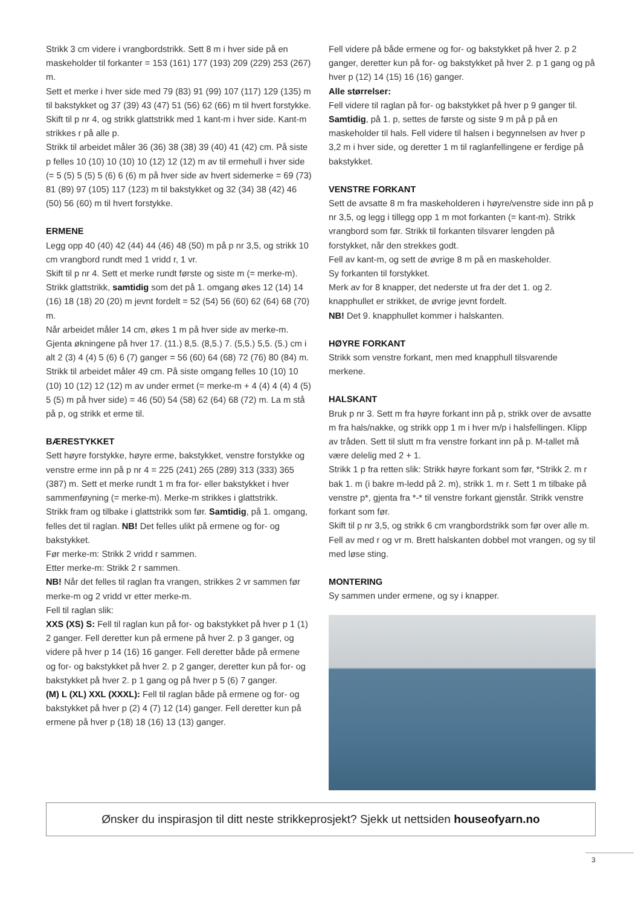Strikk 3 cm videre i vrangbordstrikk. Sett 8 m i hver side på en maskeholder til forkanter = 153 (161) 177 (193) 209 (229) 253 (267) m.
Sett et merke i hver side med 79 (83) 91 (99) 107 (117) 129 (135) m til bakstykket og 37 (39) 43 (47) 51 (56) 62 (66) m til hvert forstykke.
Skift til p nr 4, og strikk glattstrikk med 1 kant-m i hver side. Kant-m strikkes r på alle p.
Strikk til arbeidet måler 36 (36) 38 (38) 39 (40) 41 (42) cm. På siste p felles 10 (10) 10 (10) 10 (12) 12 (12) m av til ermehull i hver side (= 5 (5) 5 (5) 5 (6) 6 (6) m på hver side av hvert sidemerke = 69 (73) 81 (89) 97 (105) 117 (123) m til bakstykket og 32 (34) 38 (42) 46 (50) 56 (60) m til hvert forstykke.
ERMENE
Legg opp 40 (40) 42 (44) 44 (46) 48 (50) m på p nr 3,5, og strikk 10 cm vrangbord rundt med 1 vridd r, 1 vr.
Skift til p nr 4. Sett et merke rundt første og siste m (= merke-m).
Strikk glattstrikk, samtidig som det på 1. omgang økes 12 (14) 14 (16) 18 (18) 20 (20) m jevnt fordelt = 52 (54) 56 (60) 62 (64) 68 (70) m.
Når arbeidet måler 14 cm, økes 1 m på hver side av merke-m. Gjenta økningene på hver 17. (11.) 8,5. (8,5.) 7. (5,5.) 5,5. (5.) cm i alt 2 (3) 4 (4) 5 (6) 6 (7) ganger = 56 (60) 64 (68) 72 (76) 80 (84) m.
Strikk til arbeidet måler 49 cm. På siste omgang felles 10 (10) 10 (10) 10 (12) 12 (12) m av under ermet (= merke-m + 4 (4) 4 (4) 4 (5) 5 (5) m på hver side) = 46 (50) 54 (58) 62 (64) 68 (72) m. La m stå på p, og strikk et erme til.
BÆRESTYKKET
Sett høyre forstykke, høyre erme, bakstykket, venstre forstykke og venstre erme inn på p nr 4 = 225 (241) 265 (289) 313 (333) 365 (387) m. Sett et merke rundt 1 m fra for- eller bakstykket i hver sammenføyning (= merke-m). Merke-m strikkes i glattstrikk.
Strikk fram og tilbake i glattstrikk som før. Samtidig, på 1. omgang, felles det til raglan. NB! Det felles ulikt på ermene og for- og bakstykket.
Før merke-m: Strikk 2 vridd r sammen.
Etter merke-m: Strikk 2 r sammen.
NB! Når det felles til raglan fra vrangen, strikkes 2 vr sammen før merke-m og 2 vridd vr etter merke-m.
Fell til raglan slik:
XXS (XS) S: Fell til raglan kun på for- og bakstykket på hver p 1 (1) 2 ganger. Fell deretter kun på ermene på hver 2. p 3 ganger, og videre på hver p 14 (16) 16 ganger. Fell deretter både på ermene og for- og bakstykket på hver 2. p 2 ganger, deretter kun på for- og bakstykket på hver 2. p 1 gang og på hver p 5 (6) 7 ganger.
(M) L (XL) XXL (XXXL): Fell til raglan både på ermene og for- og bakstykket på hver p (2) 4 (7) 12 (14) ganger. Fell deretter kun på ermene på hver p (18) 18 (16) 13 (13) ganger.
Fell videre på både ermene og for- og bakstykket på hver 2. p 2 ganger, deretter kun på for- og bakstykket på hver 2. p 1 gang og på hver p (12) 14 (15) 16 (16) ganger.
Alle størrelser:
Fell videre til raglan på for- og bakstykket på hver p 9 ganger til. Samtidig, på 1. p, settes de første og siste 9 m på p på en maskeholder til hals. Fell videre til halsen i begynnelsen av hver p 3,2 m i hver side, og deretter 1 m til raglanfellingene er ferdige på bakstykket.
VENSTRE FORKANT
Sett de avsatte 8 m fra maskeholderen i høyre/venstre side inn på p nr 3,5, og legg i tillegg opp 1 m mot forkanten (= kant-m). Strikk vrangbord som før. Strikk til forkanten tilsvarer lengden på forstykket, når den strekkes godt.
Fell av kant-m, og sett de øvrige 8 m på en maskeholder.
Sy forkanten til forstykket.
Merk av for 8 knapper, det nederste ut fra der det 1. og 2. knapphullet er strikket, de øvrige jevnt fordelt.
NB! Det 9. knapphullet kommer i halskanten.
HØYRE FORKANT
Strikk som venstre forkant, men med knapphull tilsvarende merkene.
HALSKANT
Bruk p nr 3. Sett m fra høyre forkant inn på p, strikk over de avsatte m fra hals/nakke, og strikk opp 1 m i hver m/p i halsfellingen. Klipp av tråden. Sett til slutt m fra venstre forkant inn på p. M-tallet må være delelig med 2 + 1.
Strikk 1 p fra retten slik: Strikk høyre forkant som før, *Strikk 2. m r bak 1. m (i bakre m-ledd på 2. m), strikk 1. m r. Sett 1 m tilbake på venstre p*, gjenta fra *-* til venstre forkant gjenstår. Strikk venstre forkant som før.
Skift til p nr 3,5, og strikk 6 cm vrangbordstrikk som før over alle m.
Fell av med r og vr m. Brett halskanten dobbel mot vrangen, og sy til med løse sting.
MONTERING
Sy sammen under ermene, og sy i knapper.
Ønsker du inspirasjon til ditt neste strikkeprosjekt? Sjekk ut nettsiden houseofyarn.no
3